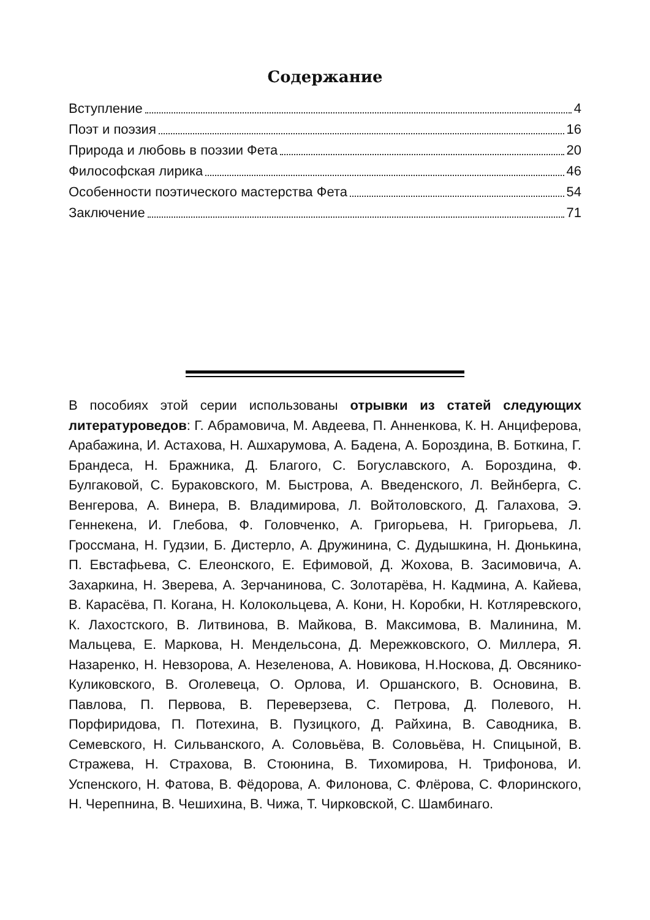Содержание
Вступление 4
Поэт и поэзия 16
Природа и любовь в поэзии Фета 20
Философская лирика 46
Особенности поэтического мастерства Фета 54
Заключение 71
В пособиях этой серии использованы отрывки из статей следующих литературоведов: Г. Абрамовича, М. Авдеева, П. Анненкова, К. Н. Анциферова, Арабажина, И. Астахова, Н. Ашхарумова, А. Бадена, А. Бороздина, В. Боткина, Г. Брандеса, Н. Бражника, Д. Благого, С. Богуславского, А. Бороздина, Ф. Булгаковой, С. Бураковского, М. Быстрова, А. Введенского, Л. Вейнберга, С. Венгерова, А. Винера, В. Владимирова, Л. Войтоловского, Д. Галахова, Э. Геннекена, И. Глебова, Ф. Головченко, А. Григорьева, Н. Григорьева, Л. Гроссмана, Н. Гудзии, Б. Дистерло, А. Дружинина, С. Дудышкина, Н. Дюнькина, П. Евстафьева, С. Елеонского, Е. Ефимовой, Д. Жохова, В. Засимовича, А. Захаркина, Н. Зверева, А. Зерчанинова, С. Золотарёва, Н. Кадмина, А. Кайева, В. Карасёва, П. Когана, Н. Колокольцева, А. Кони, Н. Коробки, Н. Котляревского, К. Лахостского, В. Литвинова, В. Майкова, В. Максимова, В. Малинина, М. Мальцева, Е. Маркова, Н. Мендельсона, Д. Мережковского, О. Миллера, Я. Назаренко, Н. Невзорова, А. Незеленова, А. Новикова, Н.Носкова, Д. Овсянико-Куликовского, В. Оголевеца, О. Орлова, И. Оршанского, В. Основина, В. Павлова, П. Первова, В. Переверзева, С. Петрова, Д. Полевого, Н. Порфиридова, П. Потехина, В. Пузицкого, Д. Райхина, В. Саводника, В. Семевского, Н. Сильванского, А. Соловьёва, В. Соловьёва, Н. Спицыной, В. Стражева, Н. Страхова, В. Стоюнина, В. Тихомирова, Н. Трифонова, И. Успенского, Н. Фатова, В. Фёдорова, А. Филонова, С. Флёрова, С. Флоринского, Н. Черепнина, В. Чешихина, В. Чижа, Т. Чирковской, С. Шамбинаго.